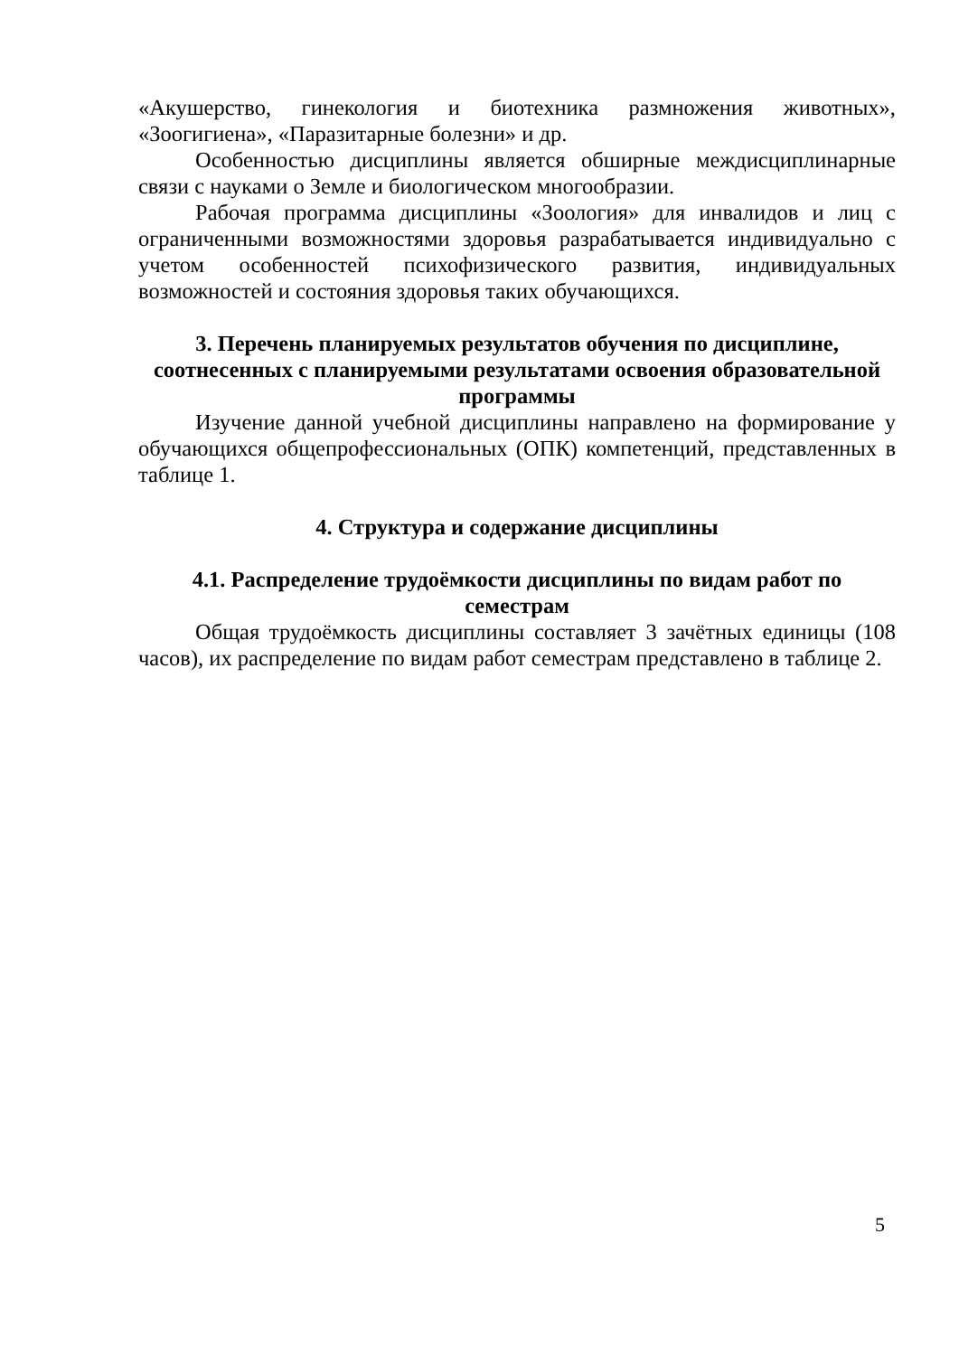«Акушерство, гинекология и биотехника размножения животных», «Зоогигиена», «Паразитарные болезни» и др.
Особенностью дисциплины является обширные междисциплинарные связи с науками о Земле и биологическом многообразии.
Рабочая программа дисциплины «Зоология» для инвалидов и лиц с ограниченными возможностями здоровья разрабатывается индивидуально с учетом особенностей психофизического развития, индивидуальных возможностей и состояния здоровья таких обучающихся.
3. Перечень планируемых результатов обучения по дисциплине, соотнесенных с планируемыми результатами освоения образовательной программы
Изучение данной учебной дисциплины направлено на формирование у обучающихся общепрофессиональных (ОПК) компетенций, представленных в таблице 1.
4. Структура и содержание дисциплины
4.1. Распределение трудоёмкости дисциплины по видам работ по семестрам
Общая трудоёмкость дисциплины составляет 3 зачётных единицы (108 часов), их распределение по видам работ семестрам представлено в таблице 2.
5